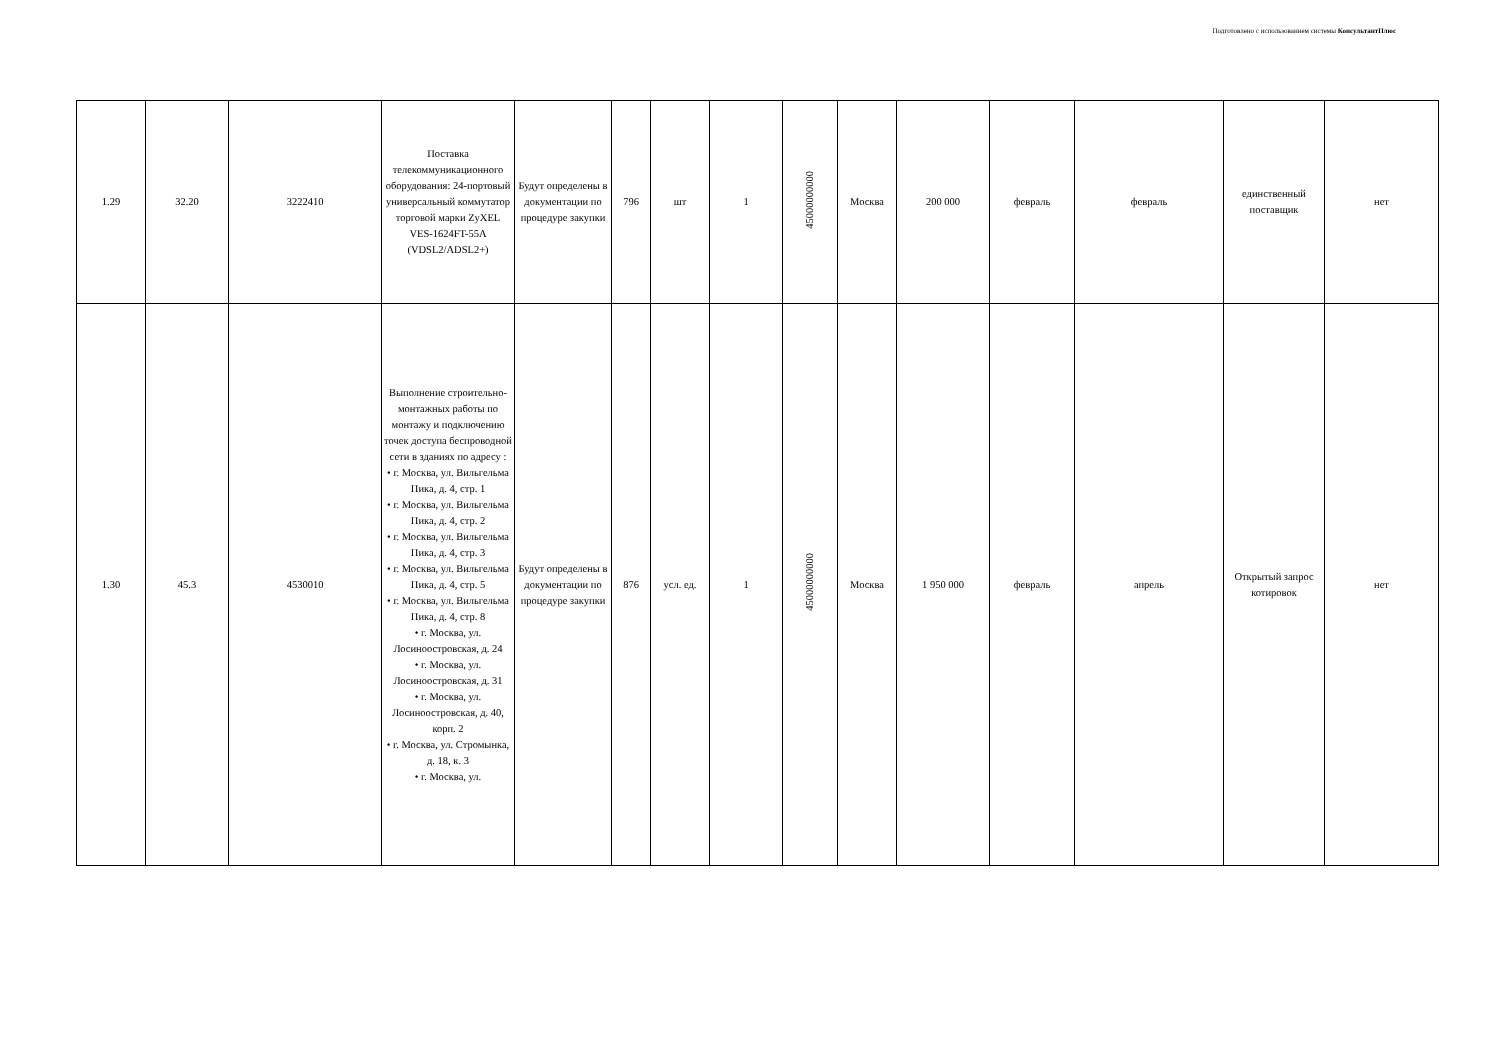Подготовлено с использованием системы КонсультантПлюс
| 1.29 | 32.20 | 3222410 | Поставка телекоммуникационного оборудования: 24-портовый универсальный коммутатор торговой марки ZyXEL VES-1624FT-55A (VDSL2/ADSL2+) | Будут определены в документации по процедуре закупки | 796 | шт | 1 | 45000000000 | Москва | 200 000 | февраль | февраль | единственный поставщик | нет |
| 1.30 | 45.3 | 4530010 | Выполнение строительно-монтажных работы по монтажу и подключению точек доступа беспроводной сети в зданиях по адресу : • г. Москва, ул. Вильгельма Пика, д. 4, стр. 1 • г. Москва, ул. Вильгельма Пика, д. 4, стр. 2 • г. Москва, ул. Вильгельма Пика, д. 4, стр. 3 • г. Москва, ул. Вильгельма Пика, д. 4, стр. 5 • г. Москва, ул. Вильгельма Пика, д. 4, стр. 8 • г. Москва, ул. Лосиноостровская, д. 24 • г. Москва, ул. Лосиноостровская, д. 31 • г. Москва, ул. Лосиноостровская, д. 40, корп. 2 • г. Москва, ул. Стромынка, д. 18, к. 3 • г. Москва, ул. | Будут определены в документации по процедуре закупки | 876 | усл. ед. | 1 | 45000000000 | Москва | 1 950 000 | февраль | апрель | Открытый запрос котировок | нет |